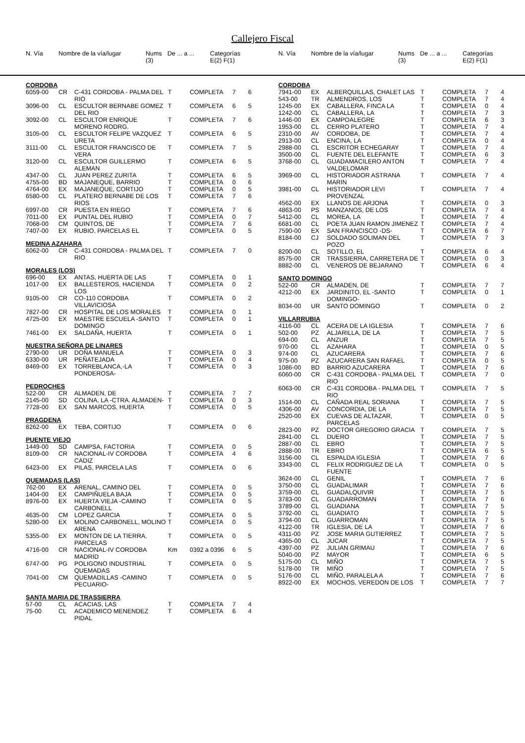Callejero Fiscal
| N. Vía | Nombre de la vía/lugar | Nums (3) | De ... a ... | Categorías E(2) F(1) |
| N. Vía | Nombre de la vía/lugar | Nums (3) | De ... a ... | Categorías E(2) F(1) |
| CORDOBA | | | | | | |
| 6059-00 | CR | C-431 CORDOBA - PALMA DEL RIO | T | COMPLETA | 7 | 6 |
| 3096-00 | CL | ESCULTOR BERNABE GOMEZ DEL RIO | T | COMPLETA | 6 | 5 |
| 3092-00 | CL | ESCULTOR ENRIQUE MORENO RODRG. | T | COMPLETA | 7 | 6 |
| 3105-00 | CL | ESCULTOR FELIPE VAZQUEZ URETA | T | COMPLETA | 6 | 5 |
| 3111-00 | CL | ESCULTOR FRANCISCO DE VERA | T | COMPLETA | 7 | 5 |
| 3120-00 | CL | ESCULTOR GUILLERMO ALEMAN | T | COMPLETA | 6 | 5 |
| 4347-00 | CL | JUAN PEREZ ZURITA | T | COMPLETA | 6 | 5 |
| 4755-00 | BD | MAJANEQUE, BARRIO | T | COMPLETA | 0 | 6 |
| 4764-00 | EX | MAJANEQUE, CORTIJO | T | COMPLETA | 0 | 5 |
| 6580-00 | CL | PLATERO BERNABE DE LOS RIOS | T | COMPLETA | 7 | 6 |
| 6997-00 | CR | PUESTA EN RIEGO | T | COMPLETA | 7 | 6 |
| 7011-00 | EX | PUNTAL DEL RUBIO | T | COMPLETA | 0 | 7 |
| 7068-00 | CM | QUINTOS, DE | T | COMPLETA | 7 | 6 |
| 7407-00 | EX | RUBIO, PARCELAS EL | T | COMPLETA | 0 | 5 |
| MEDINA AZAHARA | | | | | | |
| 6062-00 | CR | C-431 CORDOBA - PALMA DEL RIO | T | COMPLETA | 7 | 0 |
| MORALES (LOS) | | | | | | |
| 696-00 | EX | ANTAS, HUERTA DE LAS | T | COMPLETA | 0 | 1 |
| 1017-00 | EX | BALLESTEROS, HACIENDA LOS | T | COMPLETA | 0 | 2 |
| 9105-00 | CR | CO-110 CORDOBA VILLAVICIOSA | T | COMPLETA | 0 | 2 |
| 7827-00 | CR | HOSPITAL DE LOS MORALES | T | COMPLETA | 0 | 1 |
| 4725-00 | EX | MAESTRE ESCUELA -SANTO DOMINGO | T | COMPLETA | 0 | 1 |
| 7461-00 | EX | SALDAÑA, HUERTA | T | COMPLETA | 0 | 1 |
| NUESTRA SEÑORA DE LINARES | | | | | | |
| 2790-00 | UR | DOÑA MANUELA | T | COMPLETA | 0 | 3 |
| 6330-00 | UR | PEÑATEJADA | T | COMPLETA | 0 | 4 |
| 8469-00 | EX | TORREBLANCA,-LA PONDEROSA- | T | COMPLETA | 0 | 3 |
| PEDROCHES | | | | | | |
| 522-00 | CR | ALMADEN, DE | T | COMPLETA | 7 | 7 |
| 2145-00 | SD | COLINA, LA -CTRA. ALMADEN- | T | COMPLETA | 0 | 3 |
| 7728-00 | EX | SAN MARCOS, HUERTA | T | COMPLETA | 0 | 5 |
| PRAGDENA | | | | | | |
| 8262-00 | EX | TEBA, CORTIJO | T | COMPLETA | 0 | 6 |
| PUENTE VIEJO | | | | | | |
| 1449-00 | SD | CAMPSA, FACTORIA | T | COMPLETA | 0 | 5 |
| 8109-00 | CR | NACIONAL-IV CORDOBA CADIZ | T | COMPLETA | 4 | 6 |
| 6423-00 | EX | PILAS, PARCELA LAS | T | COMPLETA | 0 | 6 |
| QUEMADAS (LAS) | | | | | | |
| 762-00 | EX | ARENAL, CAMINO DEL | T | COMPLETA | 0 | 5 |
| 1404-00 | EX | CAMPIÑUELA BAJA | T | COMPLETA | 0 | 5 |
| 8976-00 | EX | HUERTA VIEJA -CAMINO CARBONELL | T | COMPLETA | 0 | 5 |
| 4635-00 | CM | LOPEZ GARCIA | T | COMPLETA | 0 | 5 |
| 5280-00 | EX | MOLINO CARBONELL, MOLINO ARENA | T | COMPLETA | 0 | 5 |
| 5355-00 | EX | MONTON DE LA TIERRA, PARCELAS | T | COMPLETA | 0 | 5 |
| 4716-00 | CR | NACIONAL-IV CORDOBA MADRID | Km | 0392 a 0396 | 6 | 5 |
| 6747-00 | PG | POLIGONO INDUSTRIAL QUEMADAS | T | COMPLETA | 0 | 5 |
| 7041-00 | CM | QUEMADILLAS -CAMINO PECUARIO- | T | COMPLETA | 0 | 5 |
| SANTA MARIA DE TRASSIERRA | | | | | | |
| 57-00 | CL | ACACIAS, LAS | T | COMPLETA | 7 | 4 |
| 75-00 | CL | ACADEMICO MENENDEZ PIDAL | T | COMPLETA | 6 | 4 |
| CORDOBA | | | | | | |
| 7941-00 | EX | ALBERQUILLAS, CHALET LAS | T | COMPLETA | 7 | 4 |
| 543-00 | TR | ALMENDROS, LOS | T | COMPLETA | 7 | 4 |
| 1245-00 | EX | CABALLERA, FINCA LA | T | COMPLETA | 0 | 4 |
| 1242-00 | CL | CABALLERA, LA | T | COMPLETA | 7 | 3 |
| 1446-00 | EX | CAMPOALEGRE | T | COMPLETA | 6 | 3 |
| 1953-00 | CL | CERRO PLATERO | T | COMPLETA | 7 | 4 |
| 2310-00 | AV | CORDOBA, DE | T | COMPLETA | 7 | 4 |
| 2913-00 | CL | ENCINA, LA | T | COMPLETA | 0 | 4 |
| 2988-00 | CL | ESCRITOR ECHEGARAY | T | COMPLETA | 7 | 4 |
| 3500-00 | CL | FUENTE DEL ELEFANTE | T | COMPLETA | 6 | 3 |
| 3768-00 | CL | GUADAMACILERO ANTON VALDELOMAR | T | COMPLETA | 7 | 4 |
| 3969-00 | CL | HISTORIADOR ASTRANA MARIN | T | COMPLETA | 7 | 4 |
| 3981-00 | CL | HISTORIADOR LEVI PROVENZAL | T | COMPLETA | 7 | 4 |
| 4562-00 | EX | LLANOS DE ARJONA | T | COMPLETA | 0 | 3 |
| 4863-00 | PS | MANZANOS, DE LOS | T | COMPLETA | 7 | 4 |
| 5412-00 | CL | MOREA, LA | T | COMPLETA | 7 | 4 |
| 6681-00 | CL | POETA JUAN RAMON JIMENEZ | T | COMPLETA | 7 | 4 |
| 7590-00 | EX | SAN FRANCISCO -DS- | T | COMPLETA | 6 | 7 |
| 8184-00 | CJ | SOLDADO SOLIMAN DEL POZO | T | COMPLETA | 7 | 3 |
| 8200-00 | CL | SOTILLO, EL | T | COMPLETA | 6 | 4 |
| 8575-00 | CR | TRASSIERRA, CARRETERA DE | T | COMPLETA | 0 | 3 |
| 8882-00 | CL | VENEROS DE BEJARANO | T | COMPLETA | 6 | 4 |
| SANTO DOMINGO | | | | | | |
| 522-00 | CR | ALMADEN, DE | T | COMPLETA | 7 | 7 |
| 4212-00 | EX | JARDINITO, EL -SANTO DOMINGO- | T | COMPLETA | 0 | 1 |
| 8034-00 | UR | SANTO DOMINGO | T | COMPLETA | 0 | 2 |
| VILLARRUBIA | | | | | | |
| 4116-00 | CL | ACERA DE LA IGLESIA | T | COMPLETA | 7 | 6 |
| 502-00 | PZ | ALJARILLA, DE LA | T | COMPLETA | 7 | 5 |
| 694-00 | CL | ANZUR | T | COMPLETA | 7 | 5 |
| 970-00 | CL | AZAHARA | T | COMPLETA | 0 | 5 |
| 974-00 | CL | AZUCARERA | T | COMPLETA | 7 | 6 |
| 975-00 | PZ | AZUCARERA SAN RAFAEL | T | COMPLETA | 0 | 5 |
| 1086-00 | BD | BARRIO AZUCARERA | T | COMPLETA | 7 | 6 |
| 6060-00 | CR | C-431 CORDOBA - PALMA DEL RIO | T | COMPLETA | 7 | 0 |
| 6063-00 | CR | C-431 CORDOBA - PALMA DEL RIO | T | COMPLETA | 7 | 5 |
| 1514-00 | CL | CAÑADA REAL SORIANA | T | COMPLETA | 7 | 5 |
| 4306-00 | AV | CONCORDIA, DE LA | T | COMPLETA | 7 | 5 |
| 2520-00 | EX | CUEVAS DE ALTAZAR, PARCELAS | T | COMPLETA | 0 | 5 |
| 2823-00 | PZ | DOCTOR GREGORIO GRACIA | T | COMPLETA | 7 | 5 |
| 2841-00 | CL | DUERO | T | COMPLETA | 7 | 5 |
| 2887-00 | CL | EBRO | T | COMPLETA | 7 | 5 |
| 2888-00 | TR | EBRO | T | COMPLETA | 6 | 5 |
| 3156-00 | CL | ESPALDA IGLESIA | T | COMPLETA | 7 | 6 |
| 3343-00 | CL | FELIX RODRIGUEZ DE LA FUENTE | T | COMPLETA | 0 | 5 |
| 3624-00 | CL | GENIL | T | COMPLETA | 7 | 6 |
| 3750-00 | CL | GUADALIMAR | T | COMPLETA | 7 | 6 |
| 3759-00 | CL | GUADALQUIVIR | T | COMPLETA | 7 | 5 |
| 3783-00 | CL | GUADARROMAN | T | COMPLETA | 7 | 6 |
| 3789-00 | CL | GUADIANA | T | COMPLETA | 7 | 5 |
| 3792-00 | CL | GUADIATO | T | COMPLETA | 7 | 5 |
| 3794-00 | CL | GUARROMAN | T | COMPLETA | 7 | 5 |
| 4122-00 | TR | IGLESIA, DE LA | T | COMPLETA | 7 | 6 |
| 4311-00 | PZ | JOSE MARIA GUTIERREZ | T | COMPLETA | 7 | 5 |
| 4365-00 | CL | JUCAR | T | COMPLETA | 7 | 5 |
| 4397-00 | PZ | JULIAN GRIMAU | T | COMPLETA | 7 | 6 |
| 5040-00 | PZ | MAYOR | T | COMPLETA | 6 | 5 |
| 5175-00 | CL | MIÑO | T | COMPLETA | 7 | 5 |
| 5178-00 | TR | MIÑO | T | COMPLETA | 7 | 5 |
| 5176-00 | CL | MIÑO, PARALELA A | T | COMPLETA | 7 | 6 |
| 8922-00 | EX | MOCHOS, VEREDON DE LOS | T | COMPLETA | 7 | 7 |